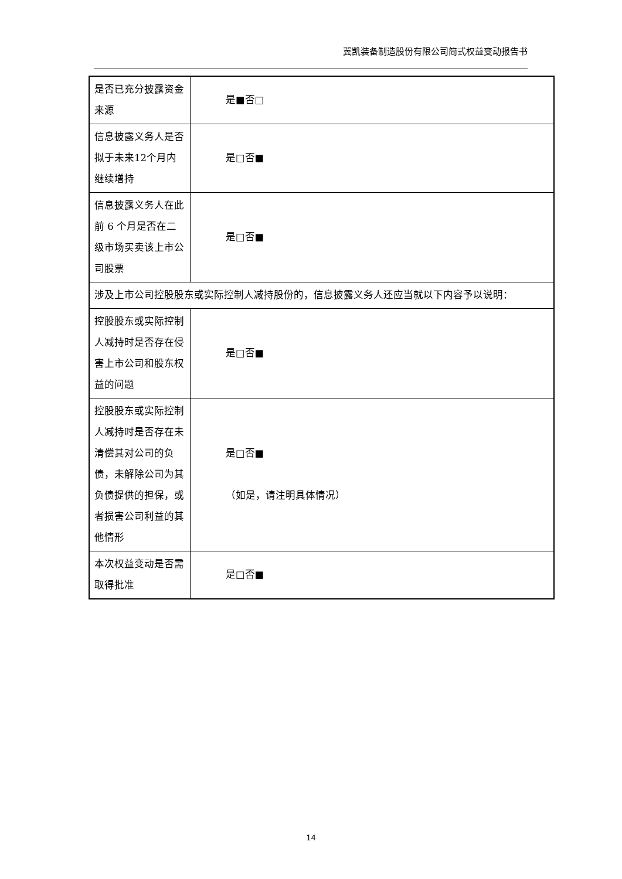冀凯装备制造股份有限公司简式权益变动报告书
| 是否已充分披露资金来源 | 是■否□ |
| 信息披露义务人是否拟于未来12个月内继续增持 | 是□否■ |
| 信息披露义务人在此前 6 个月是否在二级市场买卖该上市公司股票 | 是□否■ |
| 涉及上市公司控股股东或实际控制人减持股份的，信息披露义务人还应当就以下内容予以说明： | |
| 控股股东或实际控制人减持时是否存在侵害上市公司和股东权益的问题 | 是□否■ |
| 控股股东或实际控制人减持时是否存在未清偿其对公司的负债，未解除公司为其负债提供的担保，或者损害公司利益的其他情形 | 是□否■ （如是，请注明具体情况） |
| 本次权益变动是否需取得批准 | 是□否■ |
14